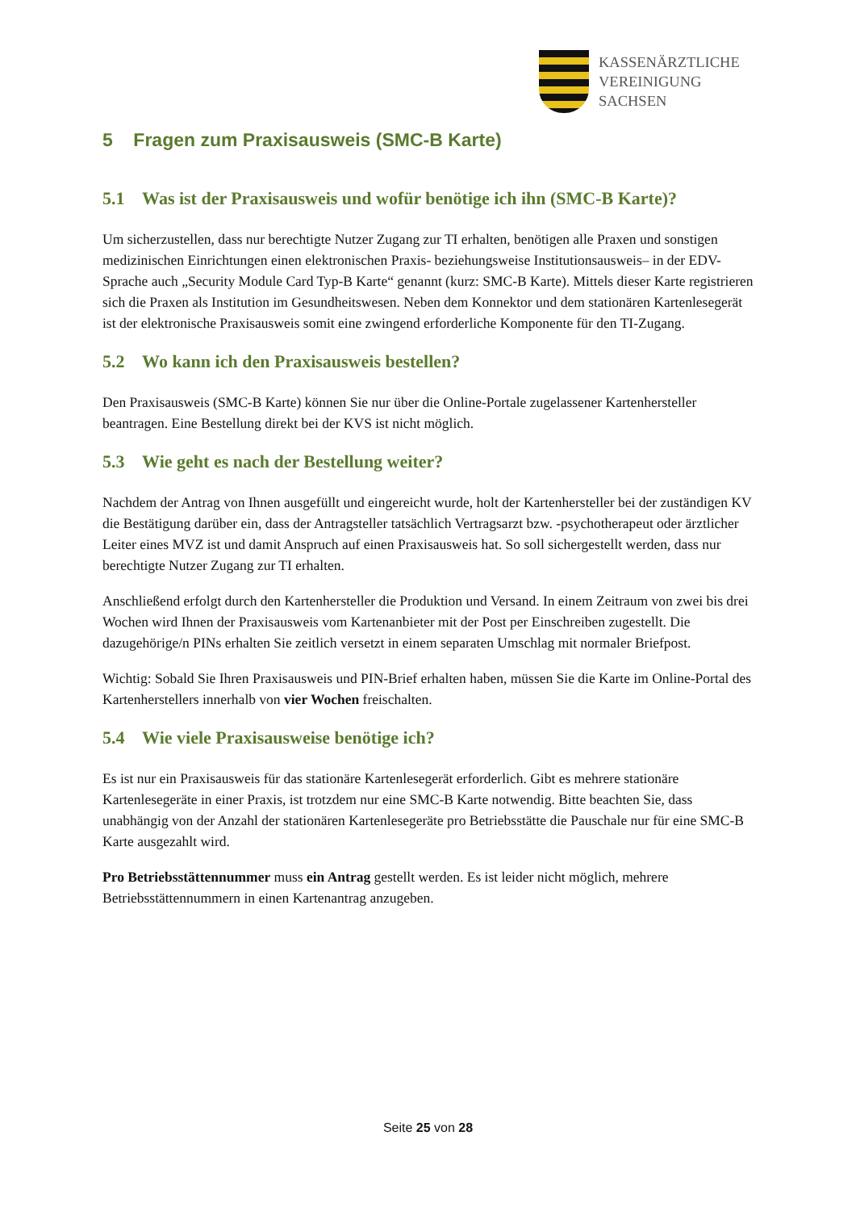KASSENÄRZTLICHE
VEREINIGUNG
SACHSEN
5 Fragen zum Praxisausweis (SMC-B Karte)
5.1 Was ist der Praxisausweis und wofür benötige ich ihn (SMC-B Karte)?
Um sicherzustellen, dass nur berechtigte Nutzer Zugang zur TI erhalten, benötigen alle Praxen und sonstigen medizinischen Einrichtungen einen elektronischen Praxis- beziehungsweise Institutionsausweis– in der EDV-Sprache auch „Security Module Card Typ-B Karte“ genannt (kurz: SMC-B Karte). Mittels dieser Karte registrieren sich die Praxen als Institution im Gesundheitswesen. Neben dem Konnektor und dem stationären Kartenlesegerät ist der elektronische Praxisausweis somit eine zwingend erforderliche Komponente für den TI-Zugang.
5.2 Wo kann ich den Praxisausweis bestellen?
Den Praxisausweis (SMC-B Karte) können Sie nur über die Online-Portale zugelassener Kartenhersteller beantragen. Eine Bestellung direkt bei der KVS ist nicht möglich.
5.3 Wie geht es nach der Bestellung weiter?
Nachdem der Antrag von Ihnen ausgefüllt und eingereicht wurde, holt der Kartenhersteller bei der zuständigen KV die Bestätigung darüber ein, dass der Antragsteller tatsächlich Vertragsarzt bzw. -psychotherapeut oder ärztlicher Leiter eines MVZ ist und damit Anspruch auf einen Praxisausweis hat. So soll sichergestellt werden, dass nur berechtigte Nutzer Zugang zur TI erhalten.
Anschließend erfolgt durch den Kartenhersteller die Produktion und Versand. In einem Zeitraum von zwei bis drei Wochen wird Ihnen der Praxisausweis vom Kartenanbieter mit der Post per Einschreiben zugestellt. Die dazugehörige/n PINs erhalten Sie zeitlich versetzt in einem separaten Umschlag mit normaler Briefpost.
Wichtig: Sobald Sie Ihren Praxisausweis und PIN-Brief erhalten haben, müssen Sie die Karte im Online-Portal des Kartenherstellers innerhalb von vier Wochen freischalten.
5.4 Wie viele Praxisausweise benötige ich?
Es ist nur ein Praxisausweis für das stationäre Kartenlesegerät erforderlich. Gibt es mehrere stationäre Kartenlesegeräte in einer Praxis, ist trotzdem nur eine SMC-B Karte notwendig. Bitte beachten Sie, dass unabhängig von der Anzahl der stationären Kartenlesegeräte pro Betriebsstätte die Pauschale nur für eine SMC-B Karte ausgezahlt wird.
Pro Betriebsstättennummer muss ein Antrag gestellt werden. Es ist leider nicht möglich, mehrere Betriebsstättennummern in einen Kartenantrag anzugeben.
Seite 25 von 28